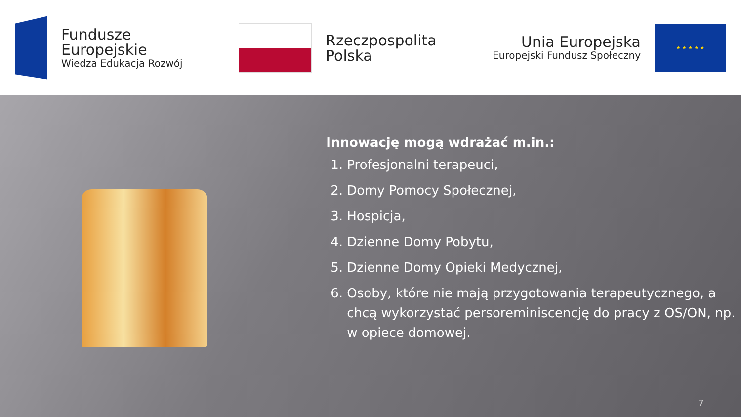Fundusze
Europejskie
Wiedza Edukacja Rozwój
Rzeczpospolita
Polska
Unia Europejska
Europejski Fundusz Społeczny
★ ★ ★ ★ ★
Innowację mogą wdrażać m.in.:
1. Profesjonalni terapeuci,
2. Domy Pomocy Społecznej,
3. Hospicja,
4. Dzienne Domy Pobytu,
5. Dzienne Domy Opieki Medycznej,
6. Osoby, które nie mają przygotowania terapeutycznego, a chcą wykorzystać persoreminiscencję do pracy z OS/ON, np. w opiece domowej.
7